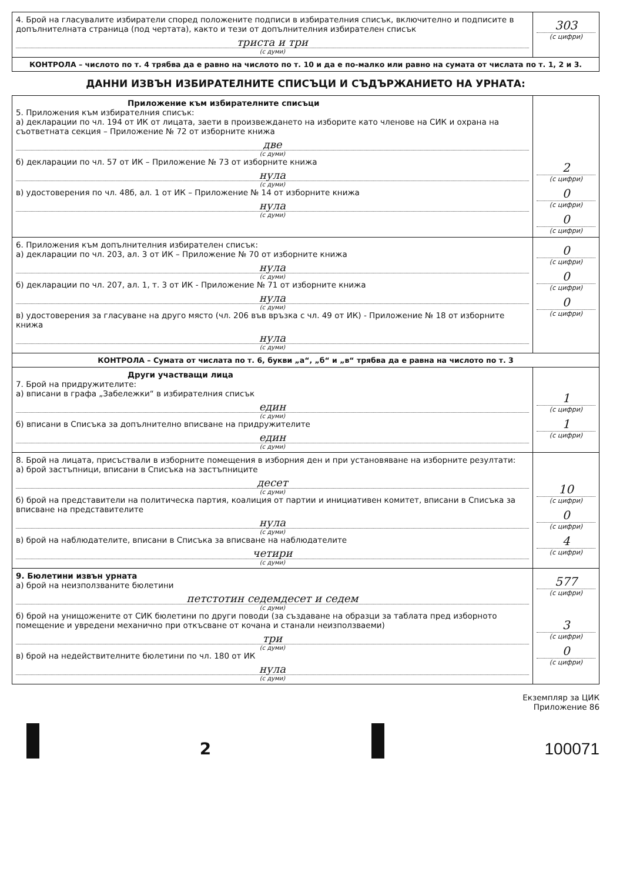| 4. Брой на гласувалите избиратели според положените подписи в избирателния списък, включително и подписите в допълнителната страница (под чертата), както и тези от допълнителния избирателен списък триста и три (с думи) | 303 (с цифри) |
| КОНТРОЛА – числото по т. 4 трябва да е равно на числото по т. 10 и да е по-малко или равно на сумата от числата по т. 1, 2 и 3. | |
ДАННИ ИЗВЪН ИЗБИРАТЕЛНИТЕ СПИСЪЦИ И СЪДЪРЖАНИЕТО НА УРНАТА:
| Приложение към избирателните списъци 5. Приложения към избирателния списък: а) декларации по чл. 194 от ИК от лицата, заети в произвеждането на изборите като членове на СИК и охрана на съответната секция – Приложение № 72 от изборните книжа две (с думи) б) декларации по чл. 57 от ИК – Приложение № 73 от изборните книжа нула (с думи) в) удостоверения по чл. 48б, ал. 1 от ИК – Приложение № 14 от изборните книжа нула (с думи) | 2 (с цифри) 0 (с цифри) 0 (с цифри) |
| 6. Приложения към допълнителния избирателен списък: а) декларации по чл. 203, ал. 3 от ИК – Приложение № 70 от изборните книжа нула (с думи) б) декларации по чл. 207, ал. 1, т. 3 от ИК - Приложение № 71 от изборните книжа нула (с думи) в) удостоверения за гласуване на друго място (чл. 206 във връзка с чл. 49 от ИК) - Приложение № 18 от изборните книжа нула (с думи) | 0 (с цифри) 0 (с цифри) 0 (с цифри) |
| КОНТРОЛА – Сумата от числата по т. 6, букви „а“, „б“ и „в“ трябва да е равна на числото по т. 3 | |
| Други участващи лица 7. Брой на придружителите: а) вписани в графа „Забележки“ в избирателния списък един (с думи) б) вписани в Списъка за допълнително вписване на придружителите един (с думи) | 1 (с цифри) 1 (с цифри) |
| 8. Брой на лицата, присъствали в изборните помещения в изборния ден и при установяване на изборните резултати: а) брой застъпници, вписани в Списъка на застъпниците десет (с думи) б) брой на представители на политическа партия, коалиция от партии и инициативен комитет, вписани в Списъка за вписване на представителите нула (с думи) в) брой на наблюдателите, вписани в Списъка за вписване на наблюдателите четири (с думи) | 10 (с цифри) 0 (с цифри) 4 (с цифри) |
| 9. Бюлетини извън урната а) брой на неизползваните бюлетини петстотин седемдесет и седем (с думи) б) брой на унищожените от СИК бюлетини по други поводи (за създаване на образци за таблата пред изборното помещение и увредени механично при откъсване от кочана и станали неизползваеми) три (с думи) в) брой на недействителните бюлетини по чл. 180 от ИК нула (с думи) | 577 (с цифри) 3 (с цифри) 0 (с цифри) |
Екземпляр за ЦИК
Приложение 86
2
100071